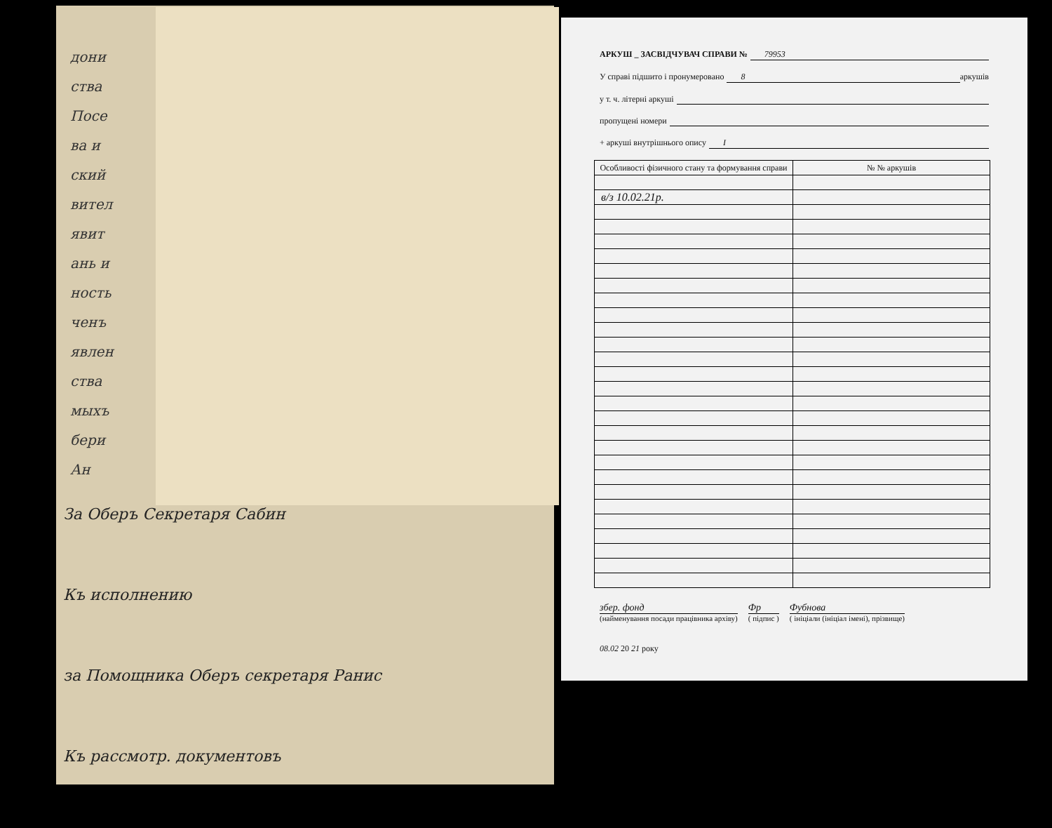дони
ства
Посе
ва и
ский
вител
явит
ань и
ность
ченъ
явлен
ства
мыхъ
бери
Ан
За Оберъ Секретаря Сабин
Къ исполнению
за Помощника Оберъ секретаря Ранис
Къ рассмотр. документовъ
АРКУШ _ ЗАСВІДЧУВАЧ СПРАВИ № 79953
У справі підшито і пронумеровано 8 аркушів
у т. ч. літерні аркуші
пропущені номери
+ аркуші внутрішнього опису I
| Особливості фізичного стану та формування справи | № № аркушів |
| --- | --- |
| в/з 10.02.21р. | |
збер. фонд
(найменування посади працівника архіву)
Фр
( підпис )
Фубнова
( ініціали (ініціал імені), прізвище)
08.02 20 21 року